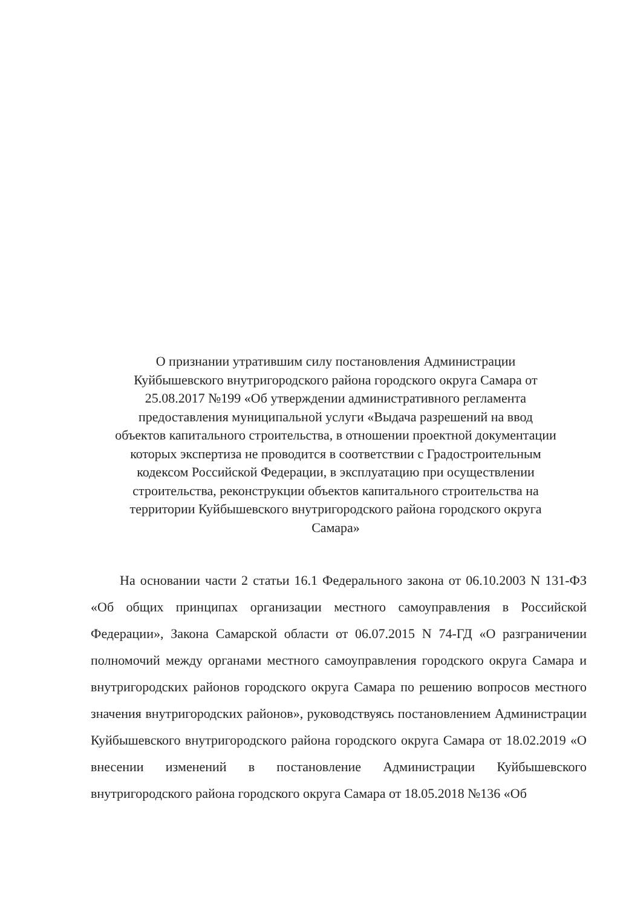О признании утратившим силу постановления Администрации
Куйбышевского внутригородского района городского округа Самара от
25.08.2017 №199 «Об утверждении административного регламента
предоставления муниципальной услуги «Выдача разрешений на ввод
объектов капитального строительства, в отношении проектной документации
которых экспертиза не проводится в соответствии с Градостроительным
кодексом Российской Федерации, в эксплуатацию при осуществлении
строительства, реконструкции объектов капитального строительства на
территории Куйбышевского внутригородского района городского округа
Самара»
На основании части 2 статьи 16.1 Федерального закона от 06.10.2003 N 131-ФЗ «Об общих принципах организации местного самоуправления в Российской Федерации», Закона Самарской области от 06.07.2015 N 74-ГД «О разграничении полномочий между органами местного самоуправления городского округа Самара и внутригородских районов городского округа Самара по решению вопросов местного значения внутригородских районов», руководствуясь постановлением Администрации Куйбышевского внутригородского района городского округа Самара от 18.02.2019 «О внесении изменений в постановление Администрации Куйбышевского внутригородского района городского округа Самара от 18.05.2018 №136 «Об